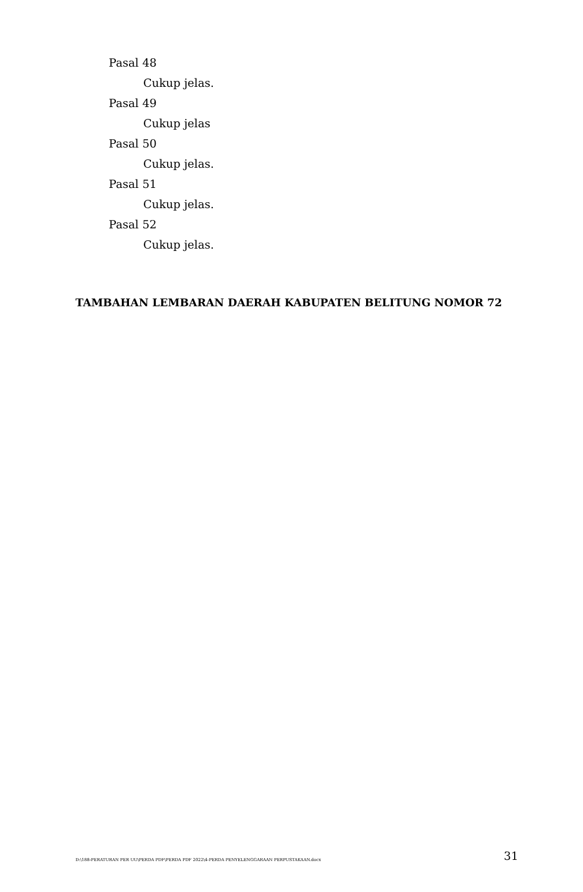Pasal 48
Cukup jelas.
Pasal 49
Cukup jelas
Pasal 50
Cukup jelas.
Pasal 51
Cukup jelas.
Pasal 52
Cukup jelas.
TAMBAHAN LEMBARAN DAERAH KABUPATEN BELITUNG NOMOR 72
D:\188-PERATURAN PER UU\PERDA PDF\PERDA PDF 2022\4-PERDA PENYELENGGARAAN PERPUSTAKAAN.docx 31